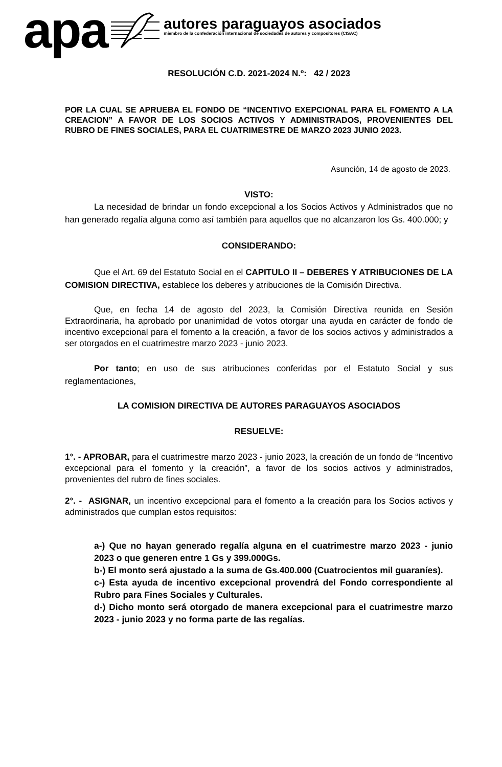apa
autores paraguayos asociados
miembro de la confederación internacional de sociedades de autores y compositores (CISAC)
RESOLUCIÓN C.D. 2021-2024 N.º: 42 / 2023
POR LA CUAL SE APRUEBA EL FONDO DE “INCENTIVO EXEPCIONAL PARA EL FOMENTO A LA CREACION” A FAVOR DE LOS SOCIOS ACTIVOS Y ADMINISTRADOS, PROVENIENTES DEL RUBRO DE FINES SOCIALES, PARA EL CUATRIMESTRE DE MARZO 2023 JUNIO 2023.
Asunción, 14 de agosto de 2023.
VISTO:
La necesidad de brindar un fondo excepcional a los Socios Activos y Administrados que no han generado regalía alguna como así también para aquellos que no alcanzaron los Gs. 400.000; y
CONSIDERANDO:
Que el Art. 69 del Estatuto Social en el CAPITULO II – DEBERES Y ATRIBUCIONES DE LA COMISION DIRECTIVA, establece los deberes y atribuciones de la Comisión Directiva.
Que, en fecha 14 de agosto del 2023, la Comisión Directiva reunida en Sesión Extraordinaria, ha aprobado por unanimidad de votos otorgar una ayuda en carácter de fondo de incentivo excepcional para el fomento a la creación, a favor de los socios activos y administrados a ser otorgados en el cuatrimestre marzo 2023 - junio 2023.
Por tanto; en uso de sus atribuciones conferidas por el Estatuto Social y sus reglamentaciones,
LA COMISION DIRECTIVA DE AUTORES PARAGUAYOS ASOCIADOS
RESUELVE:
1°. - APROBAR, para el cuatrimestre marzo 2023 - junio 2023, la creación de un fondo de “Incentivo excepcional para el fomento y la creación”, a favor de los socios activos y administrados, provenientes del rubro de fines sociales.
2°. - ASIGNAR, un incentivo excepcional para el fomento a la creación para los Socios activos y administrados que cumplan estos requisitos:
a-) Que no hayan generado regalía alguna en el cuatrimestre marzo 2023 - junio 2023 o que generen entre 1 Gs y 399.000Gs.
b-) El monto será ajustado a la suma de Gs.400.000 (Cuatrocientos mil guaraníes).
c-) Esta ayuda de incentivo excepcional provendrá del Fondo correspondiente al Rubro para Fines Sociales y Culturales.
d-) Dicho monto será otorgado de manera excepcional para el cuatrimestre marzo 2023 - junio 2023 y no forma parte de las regalías.